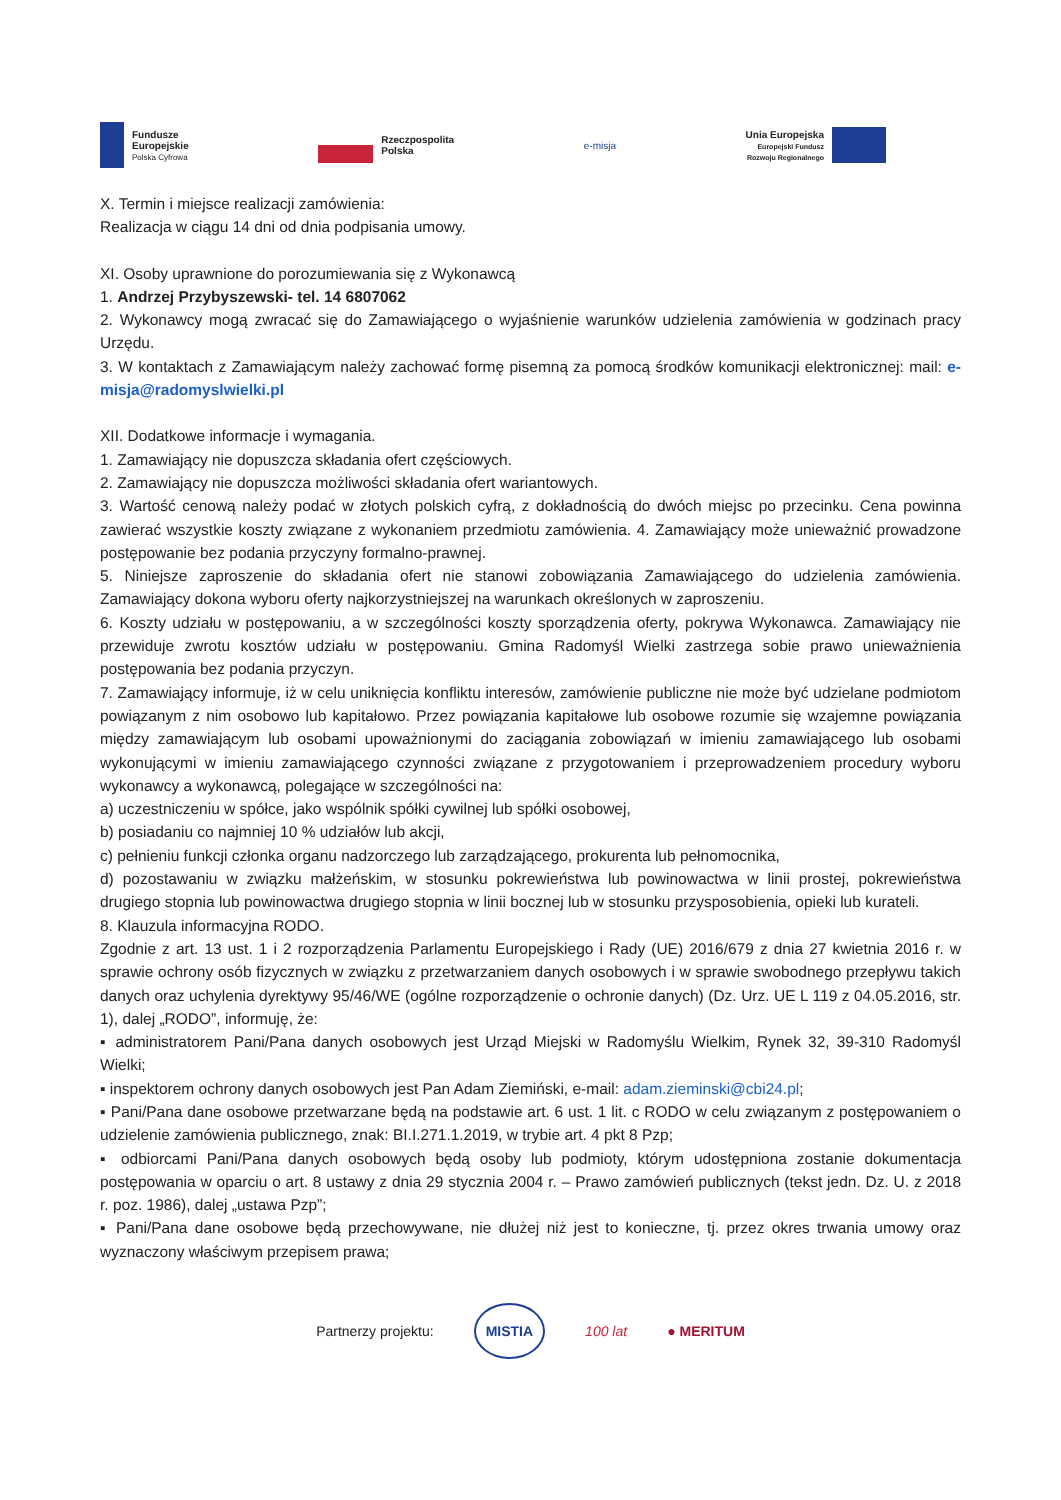Fundusze
Europejskie
Polska Cyfrowa
Rzeczpospolita
Polska
e-misja
Unia Europejska
Europejski Fundusz
Rozwoju Regionalnego
X. Termin i miejsce realizacji zamówienia:
Realizacja w ciągu 14 dni od dnia podpisania umowy.
XI. Osoby uprawnione do porozumiewania się z Wykonawcą
1. Andrzej Przybyszewski- tel. 14 6807062
2. Wykonawcy mogą zwracać się do Zamawiającego o wyjaśnienie warunków udzielenia zamówienia w godzinach pracy Urzędu.
3. W kontaktach z Zamawiającym należy zachować formę pisemną za pomocą środków komunikacji elektronicznej: mail: e-misja@radomyslwielki.pl
XII. Dodatkowe informacje i wymagania.
1. Zamawiający nie dopuszcza składania ofert częściowych.
2. Zamawiający nie dopuszcza możliwości składania ofert wariantowych.
3. Wartość cenową należy podać w złotych polskich cyfrą, z dokładnością do dwóch miejsc po przecinku. Cena powinna zawierać wszystkie koszty związane z wykonaniem przedmiotu zamówienia. 4. Zamawiający może unieważnić prowadzone postępowanie bez podania przyczyny formalno-prawnej.
5. Niniejsze zaproszenie do składania ofert nie stanowi zobowiązania Zamawiającego do udzielenia zamówienia. Zamawiający dokona wyboru oferty najkorzystniejszej na warunkach określonych w zaproszeniu.
6. Koszty udziału w postępowaniu, a w szczególności koszty sporządzenia oferty, pokrywa Wykonawca. Zamawiający nie przewiduje zwrotu kosztów udziału w postępowaniu. Gmina Radomyśl Wielki zastrzega sobie prawo unieważnienia postępowania bez podania przyczyn.
7. Zamawiający informuje, iż w celu uniknięcia konfliktu interesów, zamówienie publiczne nie może być udzielane podmiotom powiązanym z nim osobowo lub kapitałowo. Przez powiązania kapitałowe lub osobowe rozumie się wzajemne powiązania między zamawiającym lub osobami upoważnionymi do zaciągania zobowiązań w imieniu zamawiającego lub osobami wykonującymi w imieniu zamawiającego czynności związane z przygotowaniem i przeprowadzeniem procedury wyboru wykonawcy a wykonawcą, polegające w szczególności na:
a) uczestniczeniu w spółce, jako wspólnik spółki cywilnej lub spółki osobowej,
b) posiadaniu co najmniej 10 % udziałów lub akcji,
c) pełnieniu funkcji członka organu nadzorczego lub zarządzającego, prokurenta lub pełnomocnika,
d) pozostawaniu w związku małżeńskim, w stosunku pokrewieństwa lub powinowactwa w linii prostej, pokrewieństwa drugiego stopnia lub powinowactwa drugiego stopnia w linii bocznej lub w stosunku przysposobienia, opieki lub kurateli.
8. Klauzula informacyjna RODO.
Zgodnie z art. 13 ust. 1 i 2 rozporządzenia Parlamentu Europejskiego i Rady (UE) 2016/679 z dnia 27 kwietnia 2016 r. w sprawie ochrony osób fizycznych w związku z przetwarzaniem danych osobowych i w sprawie swobodnego przepływu takich danych oraz uchylenia dyrektywy 95/46/WE (ogólne rozporządzenie o ochronie danych) (Dz. Urz. UE L 119 z 04.05.2016, str. 1), dalej „RODO”, informuję, że:
▪ administratorem Pani/Pana danych osobowych jest Urząd Miejski w Radomyślu Wielkim, Rynek 32, 39-310 Radomyśl Wielki;
▪ inspektorem ochrony danych osobowych jest Pan Adam Ziemiński, e-mail: adam.zieminski@cbi24.pl;
▪ Pani/Pana dane osobowe przetwarzane będą na podstawie art. 6 ust. 1 lit. c RODO w celu związanym z postępowaniem o udzielenie zamówienia publicznego, znak: BI.I.271.1.2019, w trybie art. 4 pkt 8 Pzp;
▪ odbiorcami Pani/Pana danych osobowych będą osoby lub podmioty, którym udostępniona zostanie dokumentacja postępowania w oparciu o art. 8 ustawy z dnia 29 stycznia 2004 r. – Prawo zamówień publicznych (tekst jedn. Dz. U. z 2018 r. poz. 1986), dalej „ustawa Pzp”;
▪ Pani/Pana dane osobowe będą przechowywane, nie dłużej niż jest to konieczne, tj. przez okres trwania umowy oraz wyznaczony właściwym przepisem prawa;
Partnerzy projektu: MISTIA 100 lat ● MERITUM